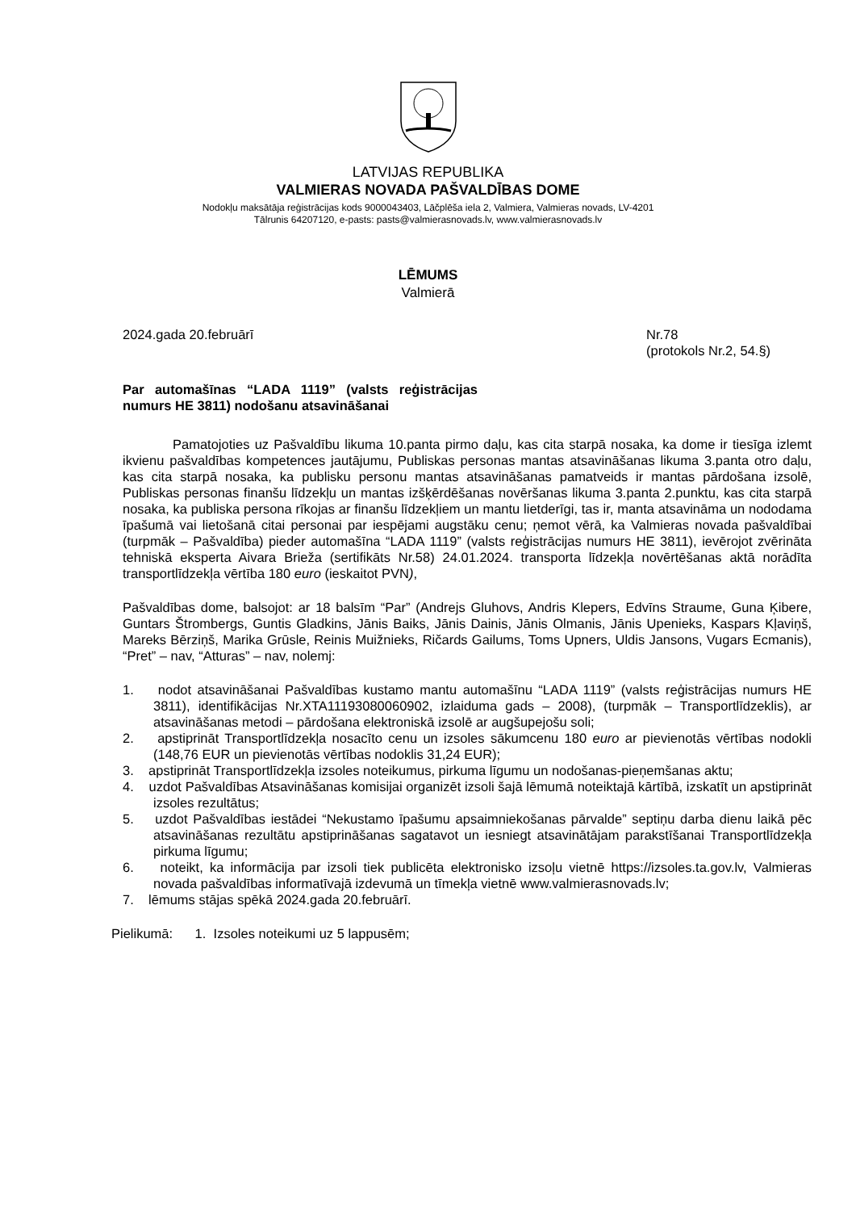LATVIJAS REPUBLIKA
VALMIERAS NOVADA PAŠVALDĪBAS DOME
Nodokļu maksātāja reģistrācijas kods 9000043403, Lāčplēša iela 2, Valmiera, Valmieras novads, LV-4201
Tālrunis 64207120, e-pasts: pasts@valmierasnovads.lv, www.valmierasnovads.lv
LĒMUMS
Valmierā
2024.gada 20.februārī Nr.78
(protokols Nr.2, 54.§)
Par automašīnas “LADA 1119” (valsts reģistrācijas numurs HE 3811) nodošanu atsavināšanai
Pamatojoties uz Pašvaldību likuma 10.panta pirmo daļu, kas cita starpā nosaka, ka dome ir tiesīga izlemt ikvienu pašvaldības kompetences jautājumu, Publiskas personas mantas atsavināšanas likuma 3.panta otro daļu, kas cita starpā nosaka, ka publisku personu mantas atsavināšanas pamatveids ir mantas pārdošana izsolē, Publiskas personas finanšu līdzekļu un mantas izšķērdēšanas novēršanas likuma 3.panta 2.punktu, kas cita starpā nosaka, ka publiska persona rīkojas ar finanšu līdzekļiem un mantu lietderīgi, tas ir, manta atsavināma un nododama īpašumā vai lietošanā citai personai par iespējami augstāku cenu; ņemot vērā, ka Valmieras novada pašvaldībai (turpmāk – Pašvaldība) pieder automašīna “LADA 1119” (valsts reģistrācijas numurs HE 3811), ievērojot zvērināta tehniskā eksperta Aivara Brieža (sertifikāts Nr.58) 24.01.2024. transporta līdzekļa novērtēšanas aktā norādīta transportlīdzekļa vērtība 180 euro (ieskaitot PVN),
Pašvaldības dome, balsojot: ar 18 balsīm “Par” (Andrejs Gluhovs, Andris Klepers, Edvīns Straume, Guna Ķibere, Guntars Štrombergs, Guntis Gladkins, Jānis Baiks, Jānis Dainis, Jānis Olmanis, Jānis Upenieks, Kaspars Kļaviņš, Mareks Bērziņš, Marika Grūsle, Reinis Muižnieks, Ričards Gailums, Toms Upners, Uldis Jansons, Vugars Ecmanis), “Pret” – nav, “Atturas” – nav, nolemj:
1. nodot atsavināšanai Pašvaldības kustamo mantu automašīnu “LADA 1119” (valsts reģistrācijas numurs HE 3811), identifikācijas Nr.XTA11193080060902, izlaiduma gads – 2008), (turpmāk – Transportlīdzeklis), ar atsavināšanas metodi – pārdošana elektroniskā izsolē ar augšupejošu soli;
2. apstiprināt Transportlīdzekļa nosacīto cenu un izsoles sākumcenu 180 euro ar pievienotās vērtības nodokli (148,76 EUR un pievienotās vērtības nodoklis 31,24 EUR);
3. apstiprināt Transportlīdzekļa izsoles noteikumus, pirkuma līgumu un nodošanas-pieņemšanas aktu;
4. uzdot Pašvaldības Atsavināšanas komisijai organizēt izsoli šajā lēmumā noteiktajā kārtībā, izskatīt un apstiprināt izsoles rezultātus;
5. uzdot Pašvaldības iestādei “Nekustamo īpašumu apsaimniekošanas pārvalde” septiņu darba dienu laikā pēc atsavināšanas rezultātu apstiprināšanas sagatavot un iesniegt atsavinātājam parakstīšanai Transportlīdzekļa pirkuma līgumu;
6. noteikt, ka informācija par izsoli tiek publicēta elektronisko izsoļu vietnē https://izsoles.ta.gov.lv, Valmieras novada pašvaldības informatīvajā izdevumā un tīmekļa vietnē www.valmierasnovads.lv;
7. lēmums stājas spēkā 2024.gada 20.februārī.
Pielikumā: 1. Izsoles noteikumi uz 5 lappusēm;